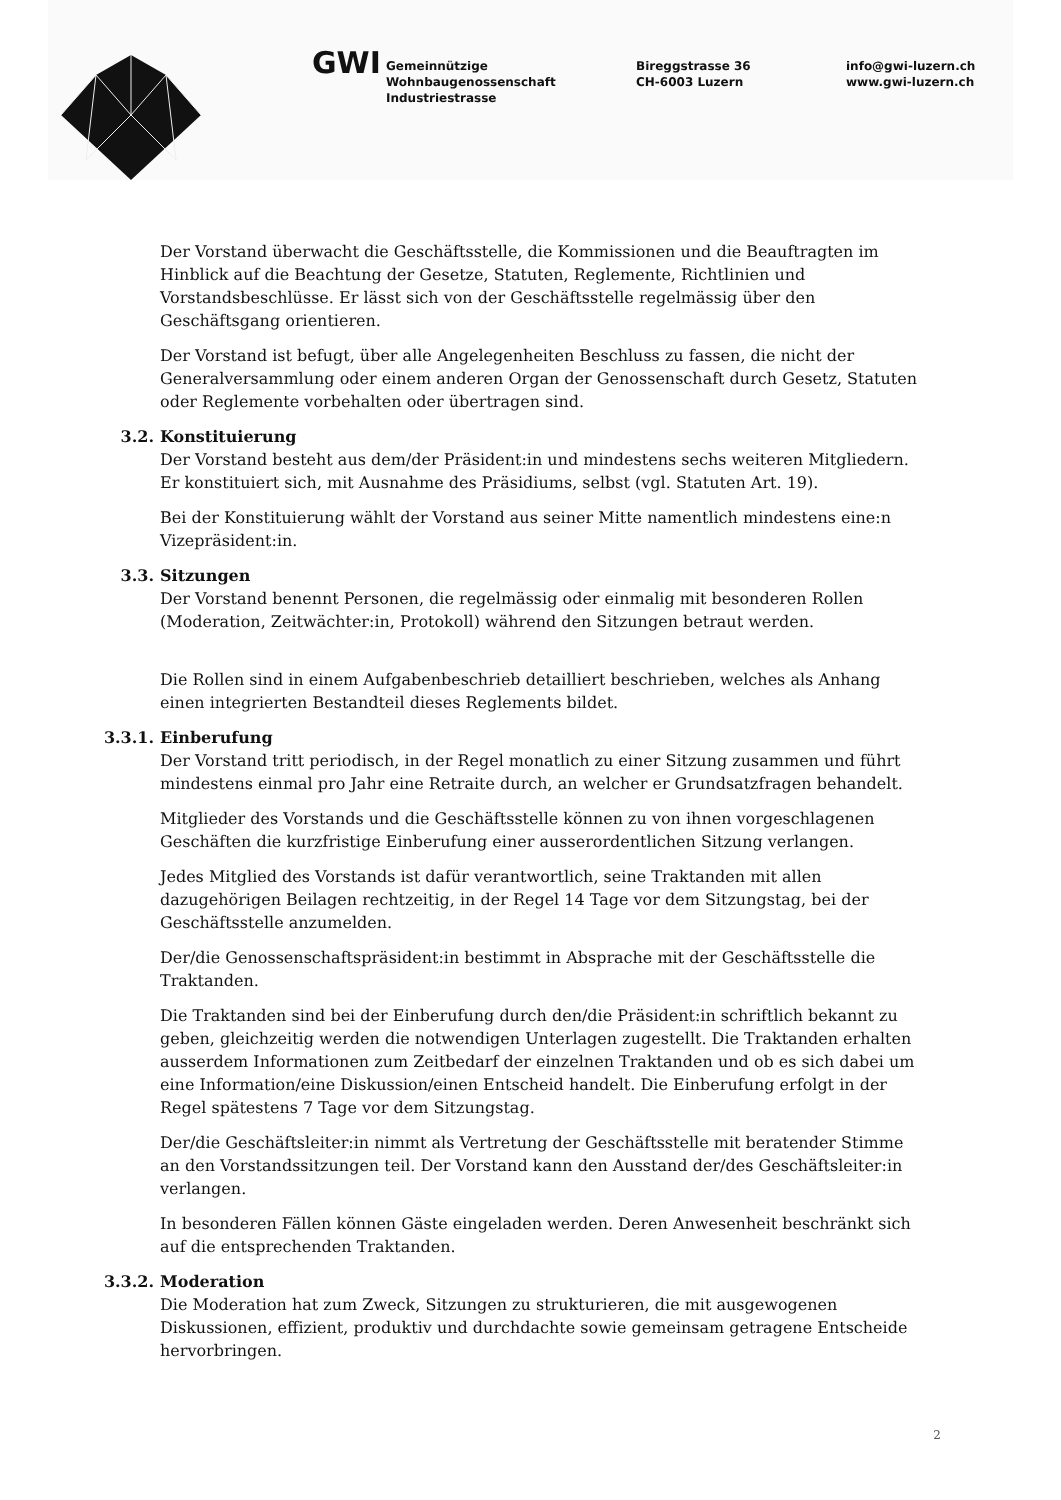GWI
Gemeinnützige
Wohnbaugenossenschaft
Industriestrasse
Bireggstrasse 36
CH-6003 Luzern
info@gwi-luzern.ch
www.gwi-luzern.ch
Der Vorstand überwacht die Geschäftsstelle, die Kommissionen und die Beauftragten im Hinblick auf die Beachtung der Gesetze, Statuten, Reglemente, Richtlinien und Vorstandsbeschlüsse. Er lässt sich von der Geschäftsstelle regelmässig über den Geschäftsgang orientieren.
Der Vorstand ist befugt, über alle Angelegenheiten Beschluss zu fassen, die nicht der Generalversammlung oder einem anderen Organ der Genossenschaft durch Gesetz, Statuten oder Reglemente vorbehalten oder übertragen sind.
3.2. Konstituierung
Der Vorstand besteht aus dem/der Präsident:in und mindestens sechs weiteren Mitgliedern. Er konstituiert sich, mit Ausnahme des Präsidiums, selbst (vgl. Statuten Art. 19).
Bei der Konstituierung wählt der Vorstand aus seiner Mitte namentlich mindestens eine:n Vizepräsident:in.
3.3. Sitzungen
Der Vorstand benennt Personen, die regelmässig oder einmalig mit besonderen Rollen (Moderation, Zeitwächter:in, Protokoll) während den Sitzungen betraut werden.
Die Rollen sind in einem Aufgabenbeschrieb detailliert beschrieben, welches als Anhang einen integrierten Bestandteil dieses Reglements bildet.
3.3.1. Einberufung
Der Vorstand tritt periodisch, in der Regel monatlich zu einer Sitzung zusammen und führt mindestens einmal pro Jahr eine Retraite durch, an welcher er Grundsatzfragen behandelt.
Mitglieder des Vorstands und die Geschäftsstelle können zu von ihnen vorgeschlagenen Geschäften die kurzfristige Einberufung einer ausserordentlichen Sitzung verlangen.
Jedes Mitglied des Vorstands ist dafür verantwortlich, seine Traktanden mit allen dazugehörigen Beilagen rechtzeitig, in der Regel 14 Tage vor dem Sitzungstag, bei der Geschäftsstelle anzumelden.
Der/die Genossenschaftspräsident:in bestimmt in Absprache mit der Geschäftsstelle die Traktanden.
Die Traktanden sind bei der Einberufung durch den/die Präsident:in schriftlich bekannt zu geben, gleichzeitig werden die notwendigen Unterlagen zugestellt. Die Traktanden erhalten ausserdem Informationen zum Zeitbedarf der einzelnen Traktanden und ob es sich dabei um eine Information/eine Diskussion/einen Entscheid handelt. Die Einberufung erfolgt in der Regel spätestens 7 Tage vor dem Sitzungstag.
Der/die Geschäftsleiter:in nimmt als Vertretung der Geschäftsstelle mit beratender Stimme an den Vorstandssitzungen teil. Der Vorstand kann den Ausstand der/des Geschäftsleiter:in verlangen.
In besonderen Fällen können Gäste eingeladen werden. Deren Anwesenheit beschränkt sich auf die entsprechenden Traktanden.
3.3.2. Moderation
Die Moderation hat zum Zweck, Sitzungen zu strukturieren, die mit ausgewogenen Diskussionen, effizient, produktiv und durchdachte sowie gemeinsam getragene Entscheide hervorbringen.
2